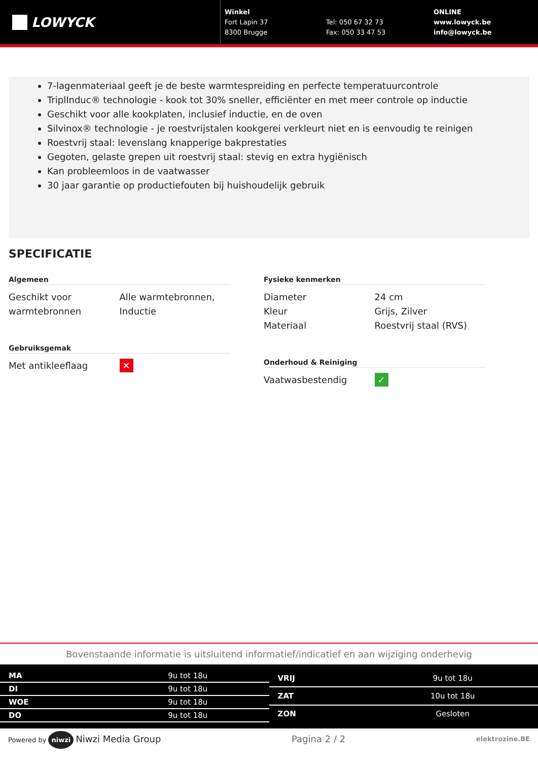LOWYCK
Winkel
Fort Lapin 37
8300 Brugge
Tel: 050 67 32 73
Fax: 050 33 47 53
ONLINE
www.lowyck.be
info@lowyck.be
7-lagenmateriaal geeft je de beste warmtespreiding en perfecte temperatuurcontrole
TriplInduc® technologie - kook tot 30% sneller, efficiënter en met meer controle op inductie
Geschikt voor alle kookplaten, inclusief inductie, en de oven
Silvinox® technologie - je roestvrijstalen kookgerei verkleurt niet en is eenvoudig te reinigen
Roestvrij staal: levenslang knapperige bakprestaties
Gegoten, gelaste grepen uit roestvrij staal: stevig en extra hygiënisch
Kan probleemloos in de vaatwasser
30 jaar garantie op productiefouten bij huishoudelijk gebruik
SPECIFICATIE
Algemeen
| Geschikt voor warmtebronnen | Alle warmtebronnen, Inductie |
Gebruiksgemak
| Met antikleeflaag | ✕ |
Fysieke kenmerken
| Diameter | 24 cm |
| Kleur | Grijs, Zilver |
| Materiaal | Roestvrij staal (RVS) |
Onderhoud & Reiniging
| Vaatwasbestendig | ✓ |
Bovenstaande informatie is uitsluitend informatief/indicatief en aan wijziging onderhevig
| MA | 9u tot 18u |
| DI | 9u tot 18u |
| WOE | 9u tot 18u |
| DO | 9u tot 18u |
| VRIJ | 9u tot 18u |
| ZAT | 10u tot 18u |
| ZON | Gesloten |
Powered by niwzi Niwzi Media Group Pagina 2 / 2 elektrozine.BE